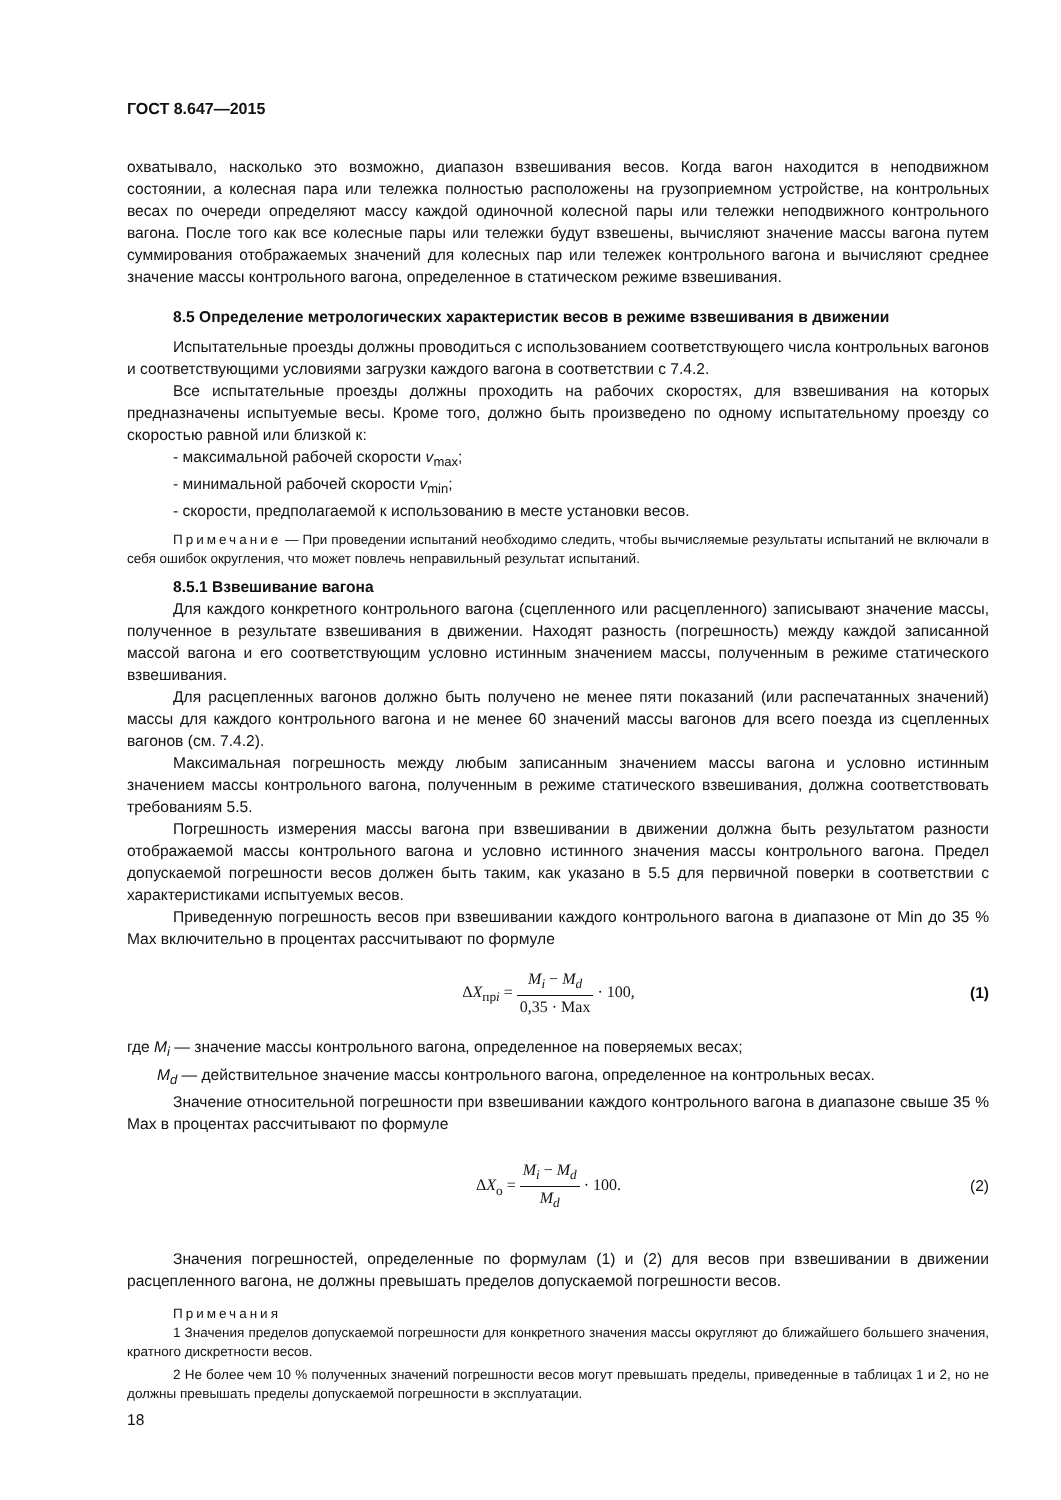ГОСТ 8.647—2015
охватывало, насколько это возможно, диапазон взвешивания весов. Когда вагон находится в неподвижном состоянии, а колесная пара или тележка полностью расположены на грузоприемном устройстве, на контрольных весах по очереди определяют массу каждой одиночной колесной пары или тележки неподвижного контрольного вагона. После того как все колесные пары или тележки будут взвешены, вычисляют значение массы вагона путем суммирования отображаемых значений для колесных пар или тележек контрольного вагона и вычисляют среднее значение массы контрольного вагона, определенное в статическом режиме взвешивания.
8.5 Определение метрологических характеристик весов в режиме взвешивания в движении
Испытательные проезды должны проводиться с использованием соответствующего числа контрольных вагонов и соответствующими условиями загрузки каждого вагона в соответствии с 7.4.2.
Все испытательные проезды должны проходить на рабочих скоростях, для взвешивания на которых предназначены испытуемые весы. Кроме того, должно быть произведено по одному испытательному проезду со скоростью равной или близкой к:
- максимальной рабочей скорости v<sub>max</sub>;
- минимальной рабочей скорости v<sub>min</sub>;
- скорости, предполагаемой к использованию в месте установки весов.
Примечание — При проведении испытаний необходимо следить, чтобы вычисляемые результаты испытаний не включали в себя ошибок округления, что может повлечь неправильный результат испытаний.
8.5.1 Взвешивание вагона
Для каждого конкретного контрольного вагона (сцепленного или расцепленного) записывают значение массы, полученное в результате взвешивания в движении. Находят разность (погрешность) между каждой записанной массой вагона и его соответствующим условно истинным значением массы, полученным в режиме статического взвешивания.
Для расцепленных вагонов должно быть получено не менее пяти показаний (или распечатанных значений) массы для каждого контрольного вагона и не менее 60 значений массы вагонов для всего поезда из сцепленных вагонов (см. 7.4.2).
Максимальная погрешность между любым записанным значением массы вагона и условно истинным значением массы контрольного вагона, полученным в режиме статического взвешивания, должна соответствовать требованиям 5.5.
Погрешность измерения массы вагона при взвешивании в движении должна быть результатом разности отображаемой массы контрольного вагона и условно истинного значения массы контрольного вагона. Предел допускаемой погрешности весов должен быть таким, как указано в 5.5 для первичной поверки в соответствии с характеристиками испытуемых весов.
Приведенную погрешность весов при взвешивании каждого контрольного вагона в диапазоне от Min до 35 % Max включительно в процентах рассчитывают по формуле
ΔX<sub>прi</sub> = M<sub>i</sub> − M<sub>d</sub> 0,35 · Max · 100,
(1)
где M<sub>i</sub> — значение массы контрольного вагона, определенное на поверяемых весах;
M<sub>d</sub> — действительное значение массы контрольного вагона, определенное на контрольных весах.
Значение относительной погрешности при взвешивании каждого контрольного вагона в диапазоне свыше 35 % Max в процентах рассчитывают по формуле
ΔX<sub>o</sub> = M<sub>i</sub> − M<sub>d</sub> M<sub>d</sub> · 100. (2)
Значения погрешностей, определенные по формулам (1) и (2) для весов при взвешивании в движении расцепленного вагона, не должны превышать пределов допускаемой погрешности весов.
Примечания
1 Значения пределов допускаемой погрешности для конкретного значения массы округляют до ближайшего большего значения, кратного дискретности весов.
2 Не более чем 10 % полученных значений погрешности весов могут превышать пределы, приведенные в таблицах 1 и 2, но не должны превышать пределы допускаемой погрешности в эксплуатации.
18